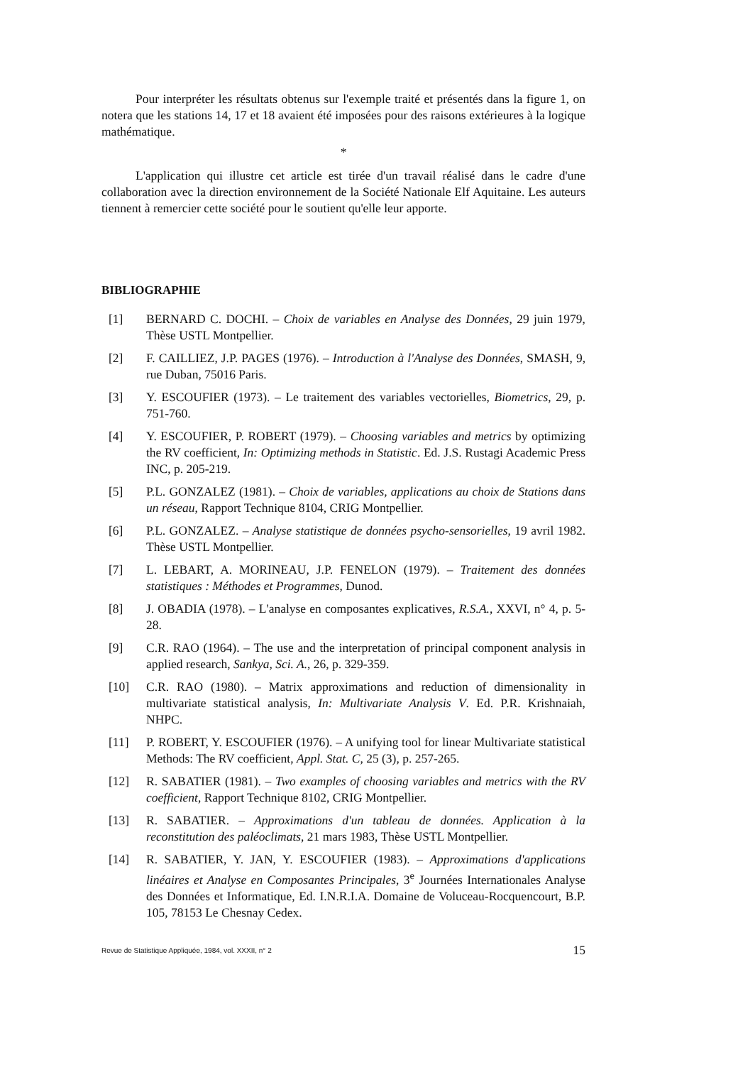Pour interpréter les résultats obtenus sur l'exemple traité et présentés dans la figure 1, on notera que les stations 14, 17 et 18 avaient été imposées pour des raisons extérieures à la logique mathématique.
*
L'application qui illustre cet article est tirée d'un travail réalisé dans le cadre d'une collaboration avec la direction environnement de la Société Nationale Elf Aquitaine. Les auteurs tiennent à remercier cette société pour le soutient qu'elle leur apporte.
BIBLIOGRAPHIE
[1] BERNARD C. DOCHI. – Choix de variables en Analyse des Données, 29 juin 1979, Thèse USTL Montpellier.
[2] F. CAILLIEZ, J.P. PAGES (1976). – Introduction à l'Analyse des Données, SMASH, 9, rue Duban, 75016 Paris.
[3] Y. ESCOUFIER (1973). – Le traitement des variables vectorielles, Biometrics, 29, p. 751-760.
[4] Y. ESCOUFIER, P. ROBERT (1979). – Choosing variables and metrics by optimizing the RV coefficient, In: Optimizing methods in Statistic. Ed. J.S. Rustagi Academic Press INC, p. 205-219.
[5] P.L. GONZALEZ (1981). – Choix de variables, applications au choix de Stations dans un réseau, Rapport Technique 8104, CRIG Montpellier.
[6] P.L. GONZALEZ. – Analyse statistique de données psycho-sensorielles, 19 avril 1982. Thèse USTL Montpellier.
[7] L. LEBART, A. MORINEAU, J.P. FENELON (1979). – Traitement des données statistiques : Méthodes et Programmes, Dunod.
[8] J. OBADIA (1978). – L'analyse en composantes explicatives, R.S.A., XXVI, n° 4, p. 5-28.
[9] C.R. RAO (1964). – The use and the interpretation of principal component analysis in applied research, Sankya, Sci. A., 26, p. 329-359.
[10] C.R. RAO (1980). – Matrix approximations and reduction of dimensionality in multivariate statistical analysis, In: Multivariate Analysis V. Ed. P.R. Krishnaiah, NHPC.
[11] P. ROBERT, Y. ESCOUFIER (1976). – A unifying tool for linear Multivariate statistical Methods: The RV coefficient, Appl. Stat. C, 25 (3), p. 257-265.
[12] R. SABATIER (1981). – Two examples of choosing variables and metrics with the RV coefficient, Rapport Technique 8102, CRIG Montpellier.
[13] R. SABATIER. – Approximations d'un tableau de données. Application à la reconstitution des paléoclimats, 21 mars 1983, Thèse USTL Montpellier.
[14] R. SABATIER, Y. JAN, Y. ESCOUFIER (1983). – Approximations d'applications linéaires et Analyse en Composantes Principales, 3<sup>e</sup> Journées Internationales Analyse des Données et Informatique, Ed. I.N.R.I.A. Domaine de Voluceau-Rocquencourt, B.P. 105, 78153 Le Chesnay Cedex.
Revue de Statistique Appliquée, 1984, vol. XXXII, n° 2 15